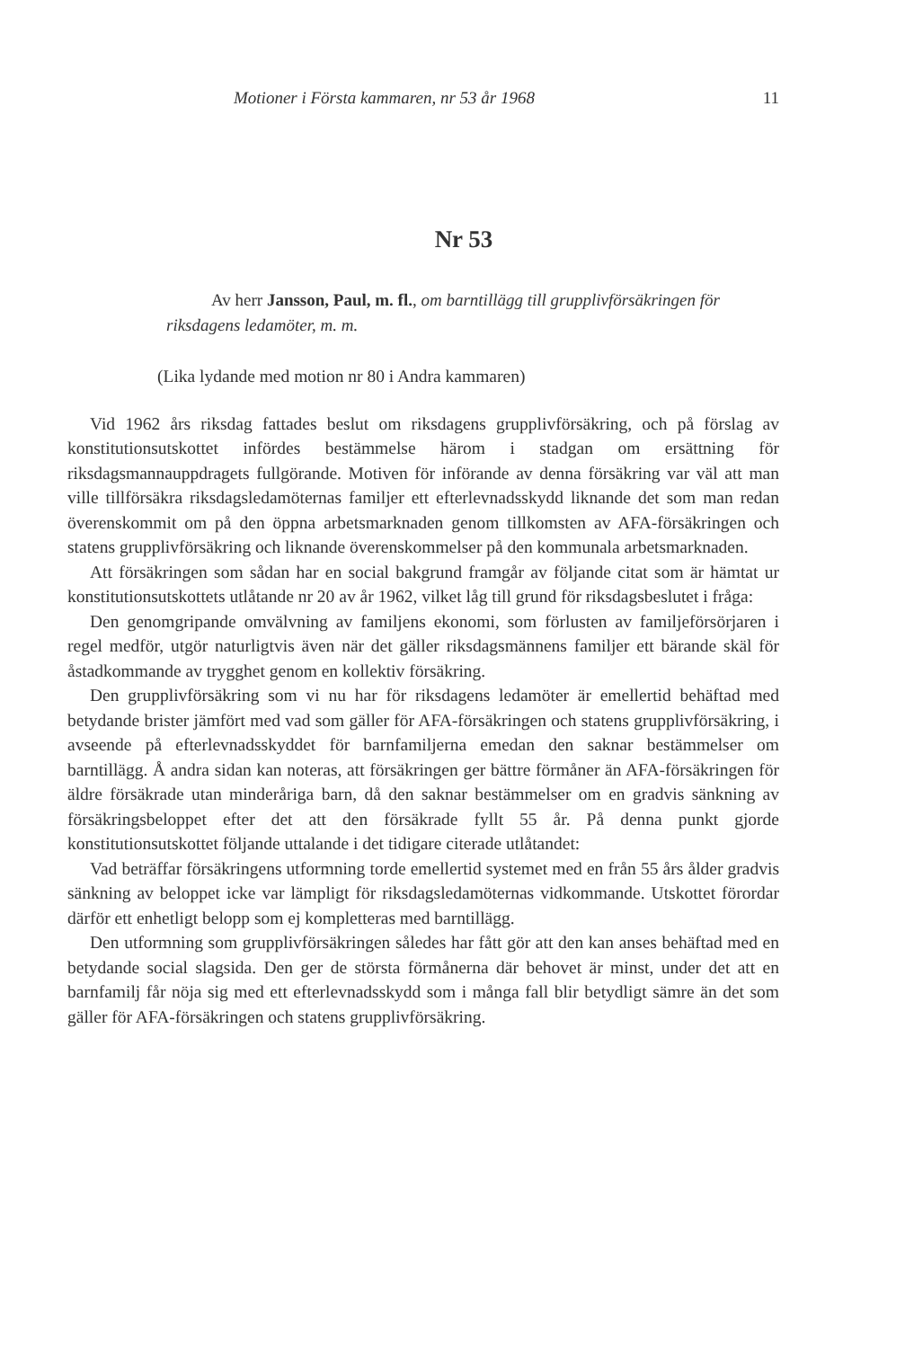Motioner i Första kammaren, nr 53 år 1968 11
Nr 53
Av herr Jansson, Paul, m. fl., om barntillägg till grupplivförsäkringen för riksdagens ledamöter, m. m.
(Lika lydande med motion nr 80 i Andra kammaren)
Vid 1962 års riksdag fattades beslut om riksdagens grupplivförsäkring, och på förslag av konstitutionsutskottet infördes bestämmelse härom i stadgan om ersättning för riksdagsmannauppdragets fullgörande. Motiven för införande av denna försäkring var väl att man ville tillförsäkra riksdagsledamöternas familjer ett efterlevnadsskydd liknande det som man redan överenskommit om på den öppna arbetsmarknaden genom tillkomsten av AFA-försäkringen och statens grupplivförsäkring och liknande överenskommelser på den kommunala arbetsmarknaden.
Att försäkringen som sådan har en social bakgrund framgår av följande citat som är hämtat ur konstitutionsutskottets utlåtande nr 20 av år 1962, vilket låg till grund för riksdagsbeslutet i fråga:
Den genomgripande omvälvning av familjens ekonomi, som förlusten av familjeförsörjaren i regel medför, utgör naturligtvis även när det gäller riksdagsmännens familjer ett bärande skäl för åstadkommande av trygghet genom en kollektiv försäkring.
Den grupplivförsäkring som vi nu har för riksdagens ledamöter är emellertid behäftad med betydande brister jämfört med vad som gäller för AFA-försäkringen och statens grupplivförsäkring, i avseende på efterlevnadsskyddet för barnfamiljerna emedan den saknar bestämmelser om barntillägg. Å andra sidan kan noteras, att försäkringen ger bättre förmåner än AFA-försäkringen för äldre försäkrade utan minderåriga barn, då den saknar bestämmelser om en gradvis sänkning av försäkringsbeloppet efter det att den försäkrade fyllt 55 år. På denna punkt gjorde konstitutionsutskottet följande uttalande i det tidigare citerade utlåtandet:
Vad beträffar försäkringens utformning torde emellertid systemet med en från 55 års ålder gradvis sänkning av beloppet icke var lämpligt för riksdagsledamöternas vidkommande. Utskottet förordar därför ett enhetligt belopp som ej kompletteras med barntillägg.
Den utformning som grupplivförsäkringen således har fått gör att den kan anses behäftad med en betydande social slagsida. Den ger de största förmånerna där behovet är minst, under det att en barnfamilj får nöja sig med ett efterlevnadsskydd som i många fall blir betydligt sämre än det som gäller för AFA-försäkringen och statens grupplivförsäkring.